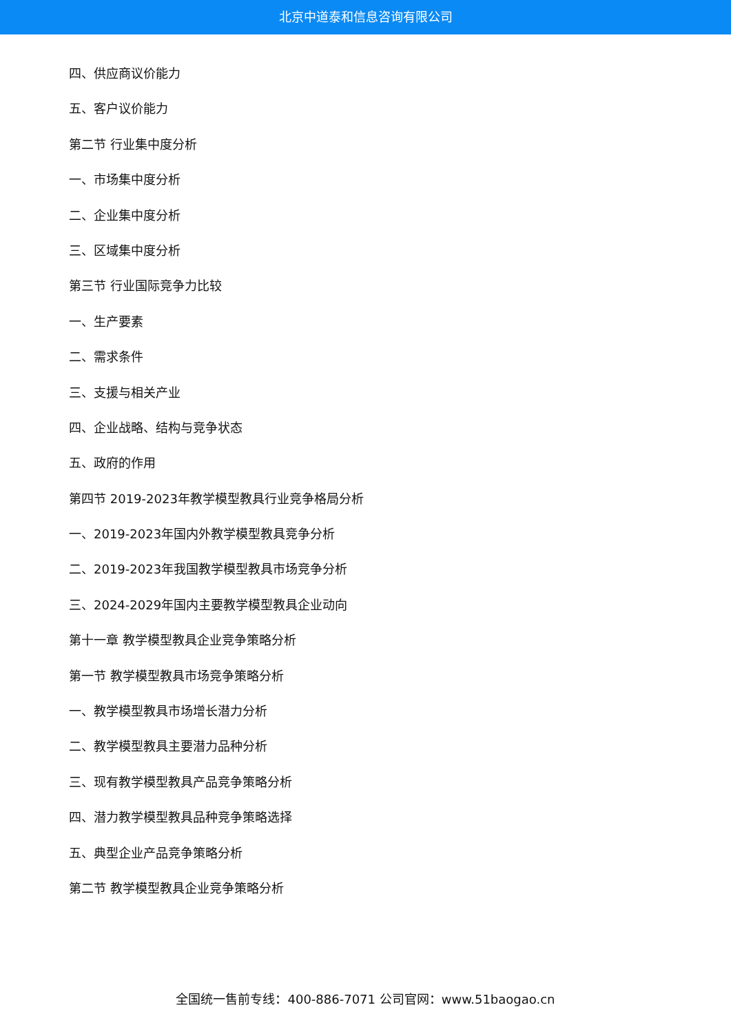北京中道泰和信息咨询有限公司
四、供应商议价能力
五、客户议价能力
第二节 行业集中度分析
一、市场集中度分析
二、企业集中度分析
三、区域集中度分析
第三节 行业国际竞争力比较
一、生产要素
二、需求条件
三、支援与相关产业
四、企业战略、结构与竞争状态
五、政府的作用
第四节 2019-2023年教学模型教具行业竞争格局分析
一、2019-2023年国内外教学模型教具竞争分析
二、2019-2023年我国教学模型教具市场竞争分析
三、2024-2029年国内主要教学模型教具企业动向
第十一章 教学模型教具企业竞争策略分析
第一节 教学模型教具市场竞争策略分析
一、教学模型教具市场增长潜力分析
二、教学模型教具主要潜力品种分析
三、现有教学模型教具产品竞争策略分析
四、潜力教学模型教具品种竞争策略选择
五、典型企业产品竞争策略分析
第二节 教学模型教具企业竞争策略分析
全国统一售前专线：400-886-7071 公司官网：www.51baogao.cn